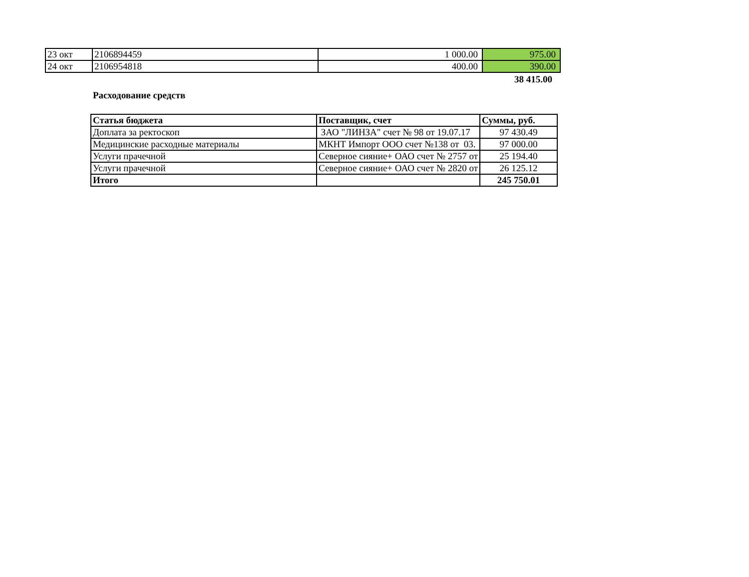| 23 окт | 2106894459 | 1 000.00 | 975.00 |
| 24 окт | 2106954818 | 400.00 | 390.00 |
38 415.00
Расходование средств
| Статья бюджета | Поставщик, счет | Суммы, руб. |
| --- | --- | --- |
| Доплата за ректоскоп | ЗАО "ЛИНЗА" счет № 98 от 19.07.17 | 97 430.49 |
| Медицинские расходные материалы | МКНТ Импорт ООО счет №138 от 03. | 97 000.00 |
| Услуги прачечной | Северное сияние+ ОАО счет № 2757 от | 25 194.40 |
| Услуги прачечной | Северное сияние+ ОАО счет № 2820 от | 26 125.12 |
| Итого | | 245 750.01 |